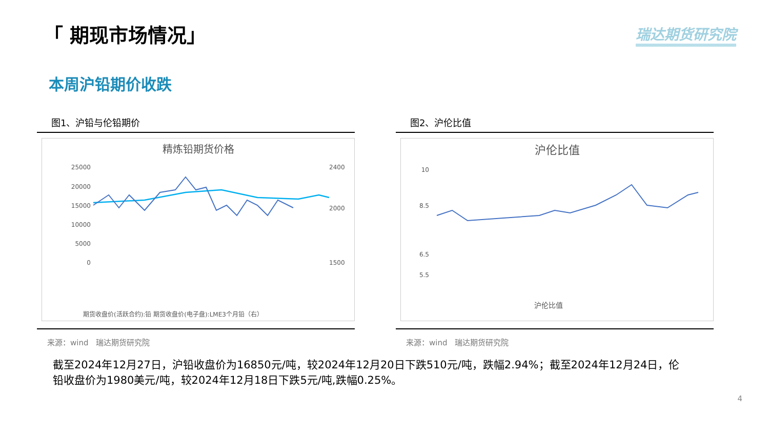「 期现市场情况」 瑞达期货研究院
本周沪铅期价收跌
图1、沪铅与伦铅期价
精炼铅期货价格
25000
20000
15000
10000
5000
0
2400
2000
1500
期货收盘价(活跃合约):铅 期货收盘价(电子盘):LME3个月铅（右）
来源：wind　瑞达期货研究院
图2、沪伦比值
沪伦比值
10
8.5
6.5
5.5
沪伦比值
来源：wind　瑞达期货研究院
截至2024年12月27日，沪铅收盘价为16850元/吨，较2024年12月20日下跌510元/吨，跌幅2.94%；截至2024年12月24日，伦铅收盘价为1980美元/吨，较2024年12月18日下跌5元/吨,跌幅0.25%。
4